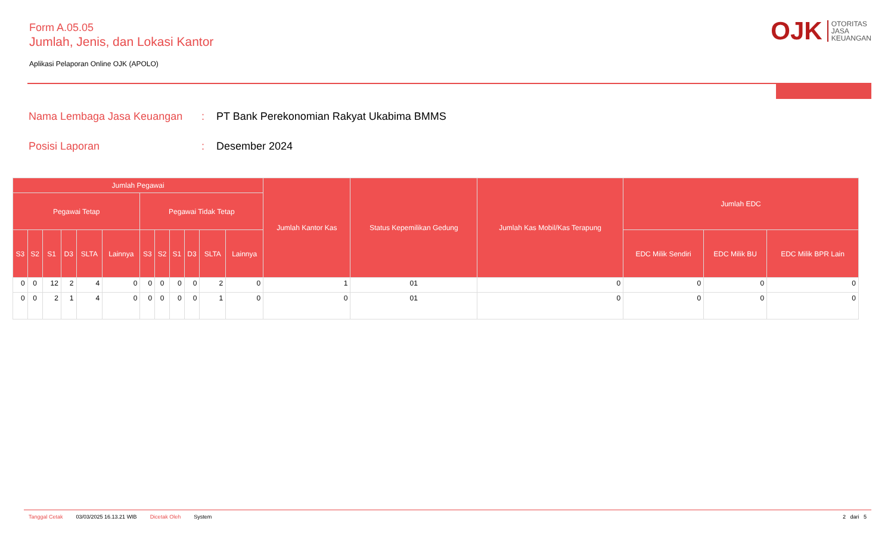Form A.05.05
Jumlah, Jenis, dan Lokasi Kantor
Aplikasi Pelaporan Online OJK (APOLO)
OJK OTORITAS
JASA
KEUANGAN
Nama Lembaga Jasa Keuangan: PT Bank Perekonomian Rakyat Ukabima BMMS
Posisi Laporan: Desember 2024
| Jumlah Pegawai | | | | | | | | | | | | Jumlah Kantor Kas | Status Kepemilikan Gedung | Jumlah Kas Mobil/Kas Terapung | Jumlah EDC | | |
| --- | --- | --- | --- | --- | --- | --- | --- | --- | --- | --- | --- | --- | --- | --- | --- | --- | --- |
| Pegawai Tetap | | | | | | Pegawai Tidak Tetap | | | | | | | | | | | |
| S3 | S2 | S1 | D3 | SLTA | Lainnya | S3 | S2 | S1 | D3 | SLTA | Lainnya | | | | EDC Milik Sendiri | EDC Milik BU | EDC Milik BPR Lain |
| 0 | 0 | 12 | 2 | 4 | 0 | 0 | 0 | 0 | 0 | 2 | 0 | 1 | 01 | 0 | 0 | 0 | 0 |
| 0 | 0 | 2 | 1 | 4 | 0 | 0 | 0 | 0 | 0 | 1 | 0 | 0 | 01 | 0 | 0 | 0 | 0 |
Tanggal Cetak 03/03/2025 16.13.21 WIB Dicetak Oleh System 2 dari 5